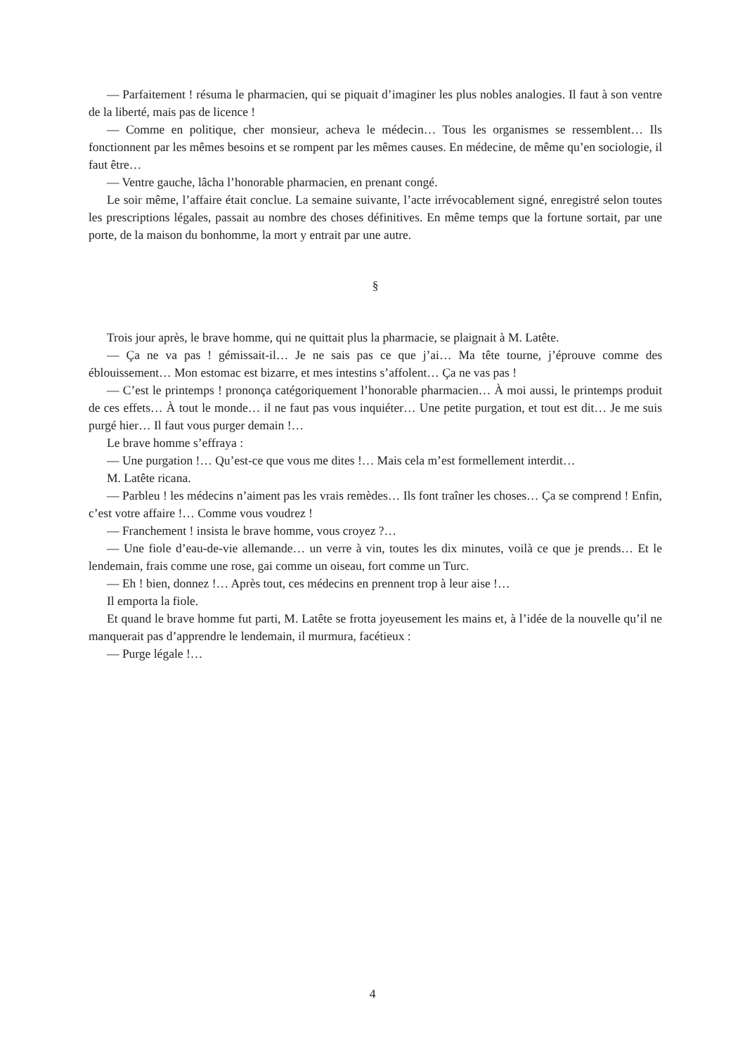— Parfaitement ! résuma le pharmacien, qui se piquait d’imaginer les plus nobles analogies. Il faut à son ventre de la liberté, mais pas de licence !
— Comme en politique, cher monsieur, acheva le médecin… Tous les organismes se ressemblent… Ils fonctionnent par les mêmes besoins et se rompent par les mêmes causes. En médecine, de même qu’en sociologie, il faut être…
— Ventre gauche, lâcha l’honorable pharmacien, en prenant congé.
Le soir même, l’affaire était conclue. La semaine suivante, l’acte irrévocablement signé, enregistré selon toutes les prescriptions légales, passait au nombre des choses définitives. En même temps que la fortune sortait, par une porte, de la maison du bonhomme, la mort y entrait par une autre.
§
Trois jour après, le brave homme, qui ne quittait plus la pharmacie, se plaignait à M. Latête.
— Ça ne va pas ! gémissait-il… Je ne sais pas ce que j’ai… Ma tête tourne, j’éprouve comme des éblouissement… Mon estomac est bizarre, et mes intestins s’affolent… Ça ne vas pas !
— C’est le printemps ! prononça catégoriquement l’honorable pharmacien… À moi aussi, le printemps produit de ces effets… À tout le monde… il ne faut pas vous inquiéter… Une petite purgation, et tout est dit… Je me suis purgé hier… Il faut vous purger demain !…
Le brave homme s’effraya :
— Une purgation !… Qu’est-ce que vous me dites !… Mais cela m’est formellement interdit…
M. Latête ricana.
— Parbleu ! les médecins n’aiment pas les vrais remèdes… Ils font traîner les choses… Ça se comprend ! Enfin, c’est votre affaire !… Comme vous voudrez !
— Franchement ! insista le brave homme, vous croyez ?…
— Une fiole d’eau-de-vie allemande… un verre à vin, toutes les dix minutes, voilà ce que je prends… Et le lendemain, frais comme une rose, gai comme un oiseau, fort comme un Turc.
— Eh ! bien, donnez !… Après tout, ces médecins en prennent trop à leur aise !…
Il emporta la fiole.
Et quand le brave homme fut parti, M. Latête se frotta joyeusement les mains et, à l’idée de la nouvelle qu’il ne manquerait pas d’apprendre le lendemain, il murmura, facétieux :
— Purge légale !…
4